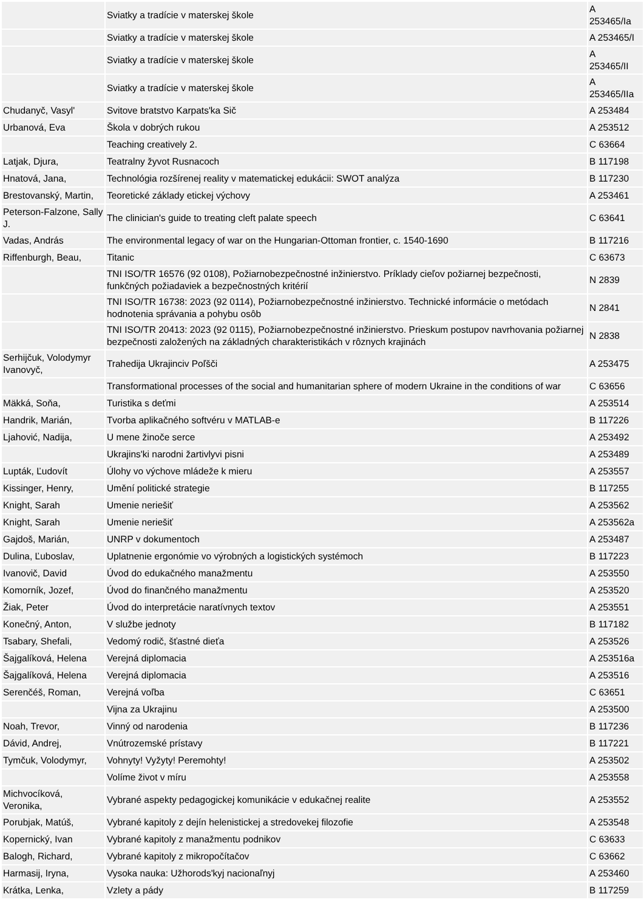| | Sviatky a tradície v materskej škole | A 253465/Ia |
| | Sviatky a tradície v materskej škole | A 253465/I |
| | Sviatky a tradície v materskej škole | A 253465/II |
| | Sviatky a tradície v materskej škole | A 253465/IIa |
| Chudanyč, Vasyl' | Svitove bratstvo Karpats'ka Sič | A 253484 |
| Urbanová, Eva | Škola v dobrých rukou | A 253512 |
| | Teaching creatively 2. | C 63664 |
| Latjak, Djura, | Teatralny žyvot Rusnacoch | B 117198 |
| Hnatová, Jana, | Technológia rozšírenej reality v matematickej edukácii: SWOT analýza | B 117230 |
| Brestovanský, Martin, | Teoretické základy etickej výchovy | A 253461 |
| Peterson-Falzone, Sally J. | The clinician's guide to treating cleft palate speech | C 63641 |
| Vadas, András | The environmental legacy of war on the Hungarian-Ottoman frontier, c. 1540-1690 | B 117216 |
| Riffenburgh, Beau, | Titanic | C 63673 |
| | TNI ISO/TR 16576 (92 0108), Požiarnobezpečnostné inžinierstvo. Príklady cieľov požiarnej bezpečnosti, funkčných požiadaviek a bezpečnostných kritérií | N 2839 |
| | TNI ISO/TR 16738: 2023 (92 0114), Požiarnobezpečnostné inžinierstvo. Technické informácie o metódach hodnotenia správania a pohybu osôb | N 2841 |
| | TNI ISO/TR 20413: 2023 (92 0115), Požiarnobezpečnostné inžinierstvo. Prieskum postupov navrhovania požiarnej bezpečnosti založených na základných charakteristikách v rôznych krajinách | N 2838 |
| Serhijčuk, Volodymyr Ivanovyč, | Trahedija Ukrajinciv Poľšči | A 253475 |
| | Transformational processes of the social and humanitarian sphere of modern Ukraine in the conditions of war | C 63656 |
| Mäkká, Soňa, | Turistika s deťmi | A 253514 |
| Handrik, Marián, | Tvorba aplikačného softvéru v MATLAB-e | B 117226 |
| Ljahović, Nadija, | U mene žinoče serce | A 253492 |
| | Ukrajins'ki narodni žartivlyvi pisni | A 253489 |
| Lupták, Ľudovít | Úlohy vo výchove mládeže k mieru | A 253557 |
| Kissinger, Henry, | Umění politické strategie | B 117255 |
| Knight, Sarah | Umenie neriešiť | A 253562 |
| Knight, Sarah | Umenie neriešiť | A 253562a |
| Gajdoš, Marián, | UNRP v dokumentoch | A 253487 |
| Dulina, Ľuboslav, | Uplatnenie ergonómie vo výrobných a logistických systémoch | B 117223 |
| Ivanovič, David | Úvod do edukačného manažmentu | A 253550 |
| Komorník, Jozef, | Úvod do finančného manažmentu | A 253520 |
| Žiak, Peter | Úvod do interpretácie naratívnych textov | A 253551 |
| Konečný, Anton, | V službe jednoty | B 117182 |
| Tsabary, Shefali, | Vedomý rodič, šťastné dieťa | A 253526 |
| Šajgalíková, Helena | Verejná diplomacia | A 253516a |
| Šajgalíková, Helena | Verejná diplomacia | A 253516 |
| Serenčéš, Roman, | Verejná voľba | C 63651 |
| | Vijna za Ukrajinu | A 253500 |
| Noah, Trevor, | Vinný od narodenia | B 117236 |
| Dávid, Andrej, | Vnútrozemské prístavy | B 117221 |
| Tymčuk, Volodymyr, | Vohnyty! Vyžyty! Peremohty! | A 253502 |
| | Volíme život v míru | A 253558 |
| Michvocíková, Veronika, | Vybrané aspekty pedagogickej komunikácie v edukačnej realite | A 253552 |
| Porubjak, Matúš, | Vybrané kapitoly z dejín helenistickej a stredovekej filozofie | A 253548 |
| Kopernický, Ivan | Vybrané kapitoly z manažmentu podnikov | C 63633 |
| Balogh, Richard, | Vybrané kapitoly z mikropočítačov | C 63662 |
| Harmasij, Iryna, | Vysoka nauka: Užhorods'kyj nacionaľnyj | A 253460 |
| Krátka, Lenka, | Vzlety a pády | B 117259 |